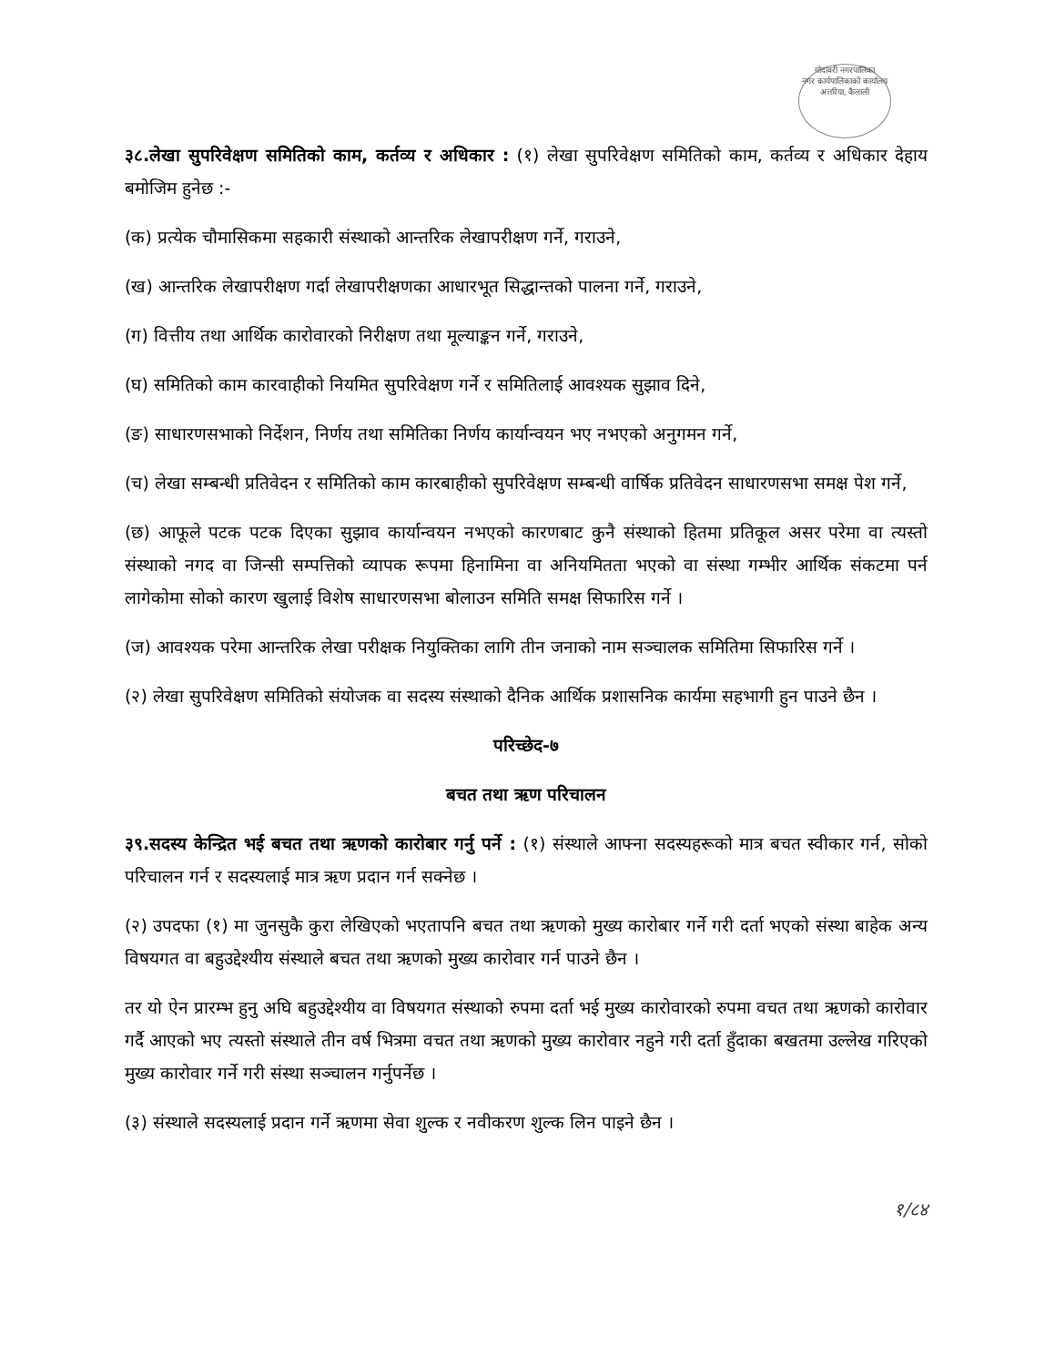गोदावरी नगरपालिका
नगर कार्यपालिकाको कार्यालय
अत्तरिया, कैलाली
३८.लेखा सुपरिवेक्षण समितिको काम, कर्तव्य र अधिकार : (१) लेखा सुपरिवेक्षण समितिको काम, कर्तव्य र अधिकार देहाय बमोजिम हुनेछ :-
(क) प्रत्येक चौमासिकमा सहकारी संस्थाको आन्तरिक लेखापरीक्षण गर्ने, गराउने,
(ख) आन्तरिक लेखापरीक्षण गर्दा लेखापरीक्षणका आधारभूत सिद्धान्तको पालना गर्ने, गराउने,
(ग) वित्तीय तथा आर्थिक कारोवारको निरीक्षण तथा मूल्याङ्कन गर्ने, गराउने,
(घ) समितिको काम कारवाहीको नियमित सुपरिवेक्षण गर्ने र समितिलाई आवश्यक सुझाव दिने,
(ङ) साधारणसभाको निर्देशन, निर्णय तथा समितिका निर्णय कार्यान्वयन भए नभएको अनुगमन गर्ने,
(च) लेखा सम्बन्धी प्रतिवेदन र समितिको काम कारबाहीको सुपरिवेक्षण सम्बन्धी वार्षिक प्रतिवेदन साधारणसभा समक्ष पेश गर्ने,
(छ) आफूले पटक पटक दिएका सुझाव कार्यान्वयन नभएको कारणबाट कुनै संस्थाको हितमा प्रतिकूल असर परेमा वा त्यस्तो संस्थाको नगद वा जिन्सी सम्पत्तिको व्यापक रूपमा हिनामिना वा अनियमितता भएको वा संस्था गम्भीर आर्थिक संकटमा पर्न लागेकोमा सोको कारण खुलाई विशेष साधारणसभा बोलाउन समिति समक्ष सिफारिस गर्ने ।
(ज) आवश्यक परेमा आन्तरिक लेखा परीक्षक नियुक्तिका लागि तीन जनाको नाम सञ्चालक समितिमा सिफारिस गर्ने ।
(२) लेखा सुपरिवेक्षण समितिको संयोजक वा सदस्य संस्थाको दैनिक आर्थिक प्रशासनिक कार्यमा सहभागी हुन पाउने छैन ।
परिच्छेद-७
बचत तथा ऋण परिचालन
३९.सदस्य केन्द्रित भई बचत तथा ऋणको कारोबार गर्नु पर्ने : (१) संस्थाले आफ्ना सदस्यहरूको मात्र बचत स्वीकार गर्न, सोको परिचालन गर्न र सदस्यलाई मात्र ऋण प्रदान गर्न सक्नेछ ।
(२) उपदफा (१) मा जुनसुकै कुरा लेखिएको भएतापनि बचत तथा ऋणको मुख्य कारोबार गर्ने गरी दर्ता भएको संस्था बाहेक अन्य विषयगत वा बहुउद्देश्यीय संस्थाले बचत तथा ऋणको मुख्य कारोवार गर्न पाउने छैन ।
तर यो ऐन प्रारम्भ हुनु अघि बहुउद्देश्यीय वा विषयगत संस्थाको रुपमा दर्ता भई मुख्य कारोवारको रुपमा वचत तथा ऋणको कारोवार गर्दै आएको भए त्यस्तो संस्थाले तीन वर्ष भित्रमा वचत तथा ऋणको मुख्य कारोवार नहुने गरी दर्ता हुँदाका बखतमा उल्लेख गरिएको मुख्य कारोवार गर्ने गरी संस्था सञ्चालन गर्नुपर्नेछ ।
(३) संस्थाले सदस्यलाई प्रदान गर्ने ऋणमा सेवा शुल्क र नवीकरण शुल्क लिन पाइने छैन ।
१/८४